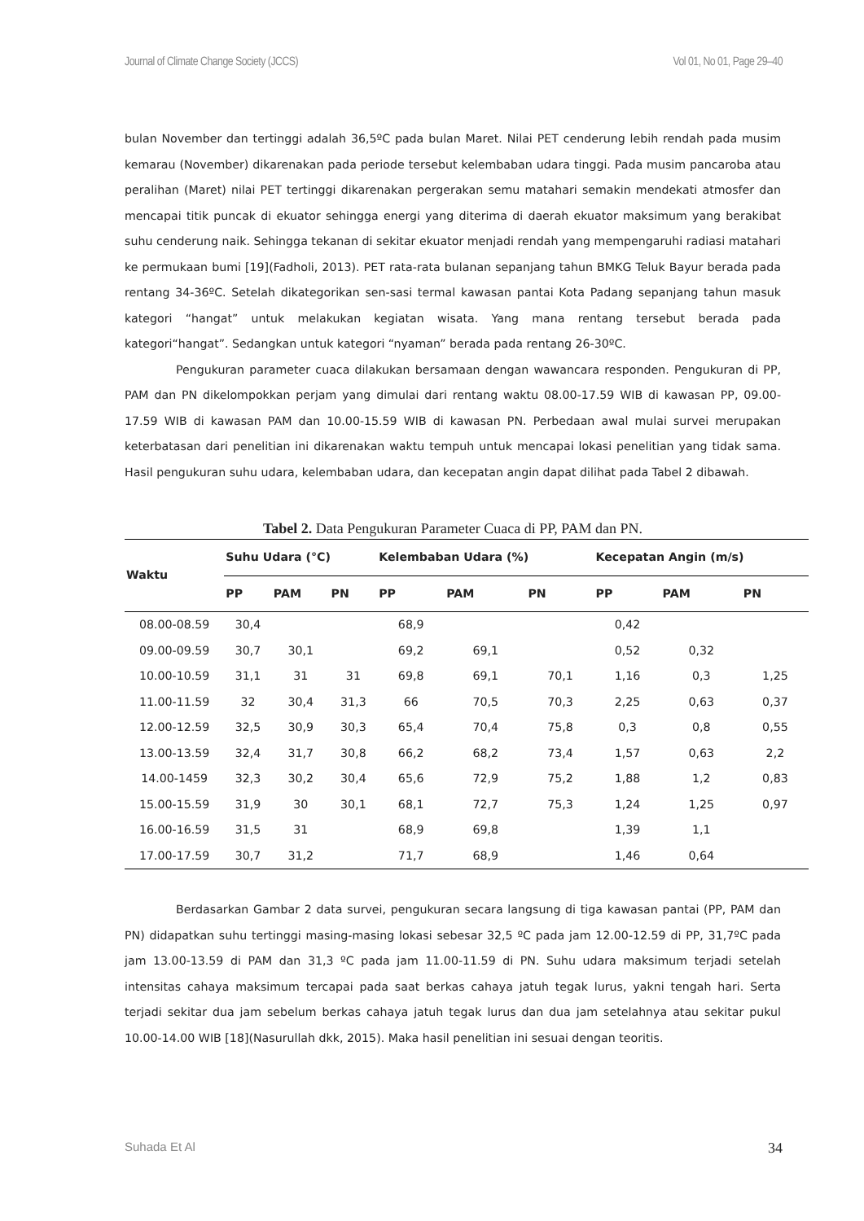Journal of Climate Change Society (JCCS) Vol 01, No 01, Page 29–40
bulan November dan tertinggi adalah 36,5ºC pada bulan Maret. Nilai PET cenderung lebih rendah pada musim kemarau (November) dikarenakan pada periode tersebut kelembaban udara tinggi. Pada musim pancaroba atau peralihan (Maret) nilai PET tertinggi dikarenakan pergerakan semu matahari semakin mendekati atmosfer dan mencapai titik puncak di ekuator sehingga energi yang diterima di daerah ekuator maksimum yang berakibat suhu cenderung naik. Sehingga tekanan di sekitar ekuator menjadi rendah yang mempengaruhi radiasi matahari ke permukaan bumi [19](Fadholi, 2013). PET rata-rata bulanan sepanjang tahun BMKG Teluk Bayur berada pada rentang 34-36ºC. Setelah dikategorikan sen-sasi termal kawasan pantai Kota Padang sepanjang tahun masuk kategori “hangat” untuk melakukan kegiatan wisata. Yang mana rentang tersebut berada pada kategori“hangat”. Sedangkan untuk kategori “nyaman” berada pada rentang 26-30ºC.
Pengukuran parameter cuaca dilakukan bersamaan dengan wawancara responden. Pengukuran di PP, PAM dan PN dikelompokkan perjam yang dimulai dari rentang waktu 08.00-17.59 WIB di kawasan PP, 09.00-17.59 WIB di kawasan PAM dan 10.00-15.59 WIB di kawasan PN. Perbedaan awal mulai survei merupakan keterbatasan dari penelitian ini dikarenakan waktu tempuh untuk mencapai lokasi penelitian yang tidak sama. Hasil pengukuran suhu udara, kelembaban udara, dan kecepatan angin dapat dilihat pada Tabel 2 dibawah.
Tabel 2. Data Pengukuran Parameter Cuaca di PP, PAM dan PN.
| Waktu | Suhu Udara (°C) | | | Kelembaban Udara (%) | | | Kecepatan Angin (m/s) | | |
| --- | --- | --- | --- | --- | --- | --- | --- | --- | --- |
| | PP | PAM | PN | PP | PAM | PN | PP | PAM | PN |
| 08.00-08.59 | 30,4 | | | 68,9 | | | 0,42 | | |
| 09.00-09.59 | 30,7 | 30,1 | | 69,2 | 69,1 | | 0,52 | 0,32 | |
| 10.00-10.59 | 31,1 | 31 | 31 | 69,8 | 69,1 | 70,1 | 1,16 | 0,3 | 1,25 |
| 11.00-11.59 | 32 | 30,4 | 31,3 | 66 | 70,5 | 70,3 | 2,25 | 0,63 | 0,37 |
| 12.00-12.59 | 32,5 | 30,9 | 30,3 | 65,4 | 70,4 | 75,8 | 0,3 | 0,8 | 0,55 |
| 13.00-13.59 | 32,4 | 31,7 | 30,8 | 66,2 | 68,2 | 73,4 | 1,57 | 0,63 | 2,2 |
| 14.00-1459 | 32,3 | 30,2 | 30,4 | 65,6 | 72,9 | 75,2 | 1,88 | 1,2 | 0,83 |
| 15.00-15.59 | 31,9 | 30 | 30,1 | 68,1 | 72,7 | 75,3 | 1,24 | 1,25 | 0,97 |
| 16.00-16.59 | 31,5 | 31 | | 68,9 | 69,8 | | 1,39 | 1,1 | |
| 17.00-17.59 | 30,7 | 31,2 | | 71,7 | 68,9 | | 1,46 | 0,64 | |
Berdasarkan Gambar 2 data survei, pengukuran secara langsung di tiga kawasan pantai (PP, PAM dan PN) didapatkan suhu tertinggi masing-masing lokasi sebesar 32,5 ºC pada jam 12.00-12.59 di PP, 31,7ºC pada jam 13.00-13.59 di PAM dan 31,3 ºC pada jam 11.00-11.59 di PN. Suhu udara maksimum terjadi setelah intensitas cahaya maksimum tercapai pada saat berkas cahaya jatuh tegak lurus, yakni tengah hari. Serta terjadi sekitar dua jam sebelum berkas cahaya jatuh tegak lurus dan dua jam setelahnya atau sekitar pukul 10.00-14.00 WIB [18](Nasurullah dkk, 2015). Maka hasil penelitian ini sesuai dengan teoritis.
Suhada Et Al 34